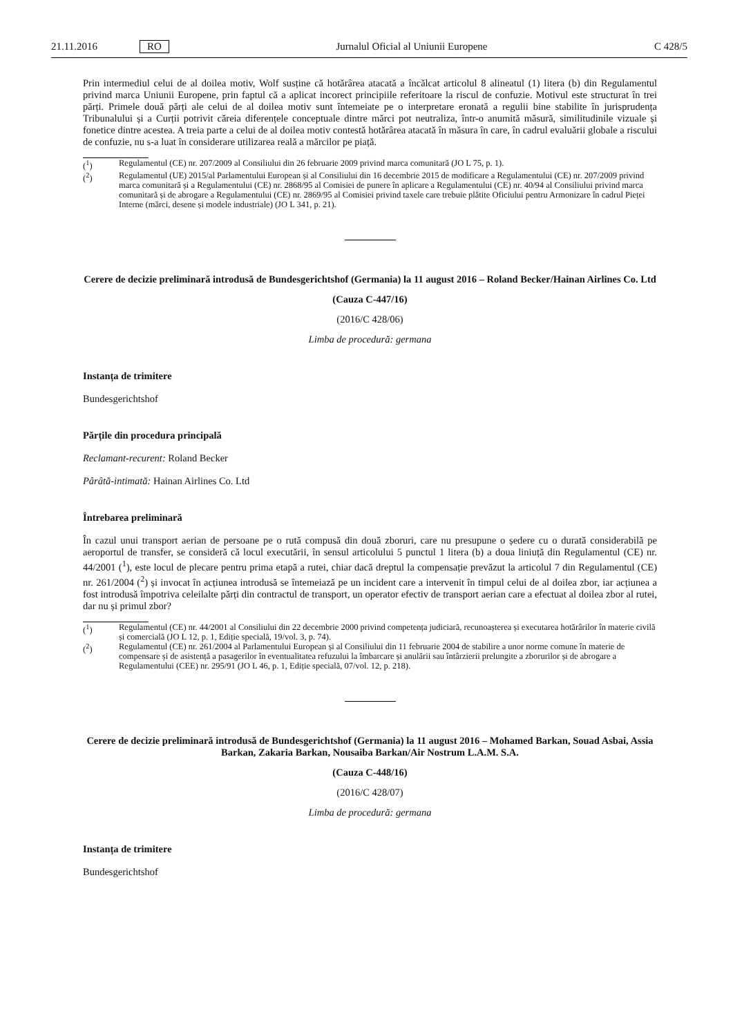21.11.2016 RO Jurnalul Oficial al Uniunii Europene C 428/5
Prin intermediul celui de al doilea motiv, Wolf susține că hotărârea atacată a încălcat articolul 8 alineatul (1) litera (b) din Regulamentul privind marca Uniunii Europene, prin faptul că a aplicat incorect principiile referitoare la riscul de confuzie. Motivul este structurat în trei părți. Primele două părți ale celui de al doilea motiv sunt întemeiate pe o interpretare eronată a regulii bine stabilite în jurisprudența Tribunalului și a Curții potrivit căreia diferențele conceptuale dintre mărci pot neutraliza, într-o anumită măsură, similitudinile vizuale și fonetice dintre acestea. A treia parte a celui de al doilea motiv contestă hotărârea atacată în măsura în care, în cadrul evaluării globale a riscului de confuzie, nu s-a luat în considerare utilizarea reală a mărcilor pe piață.
(<sup>1</sup>) Regulamentul (CE) nr. 207/2009 al Consiliului din 26 februarie 2009 privind marca comunitară (JO L 75, p. 1).
(<sup>2</sup>) Regulamentul (UE) 2015/al Parlamentului European și al Consiliului din 16 decembrie 2015 de modificare a Regulamentului (CE) nr. 207/2009 privind marca comunitară și a Regulamentului (CE) nr. 2868/95 al Comisiei de punere în aplicare a Regulamentului (CE) nr. 40/94 al Consiliului privind marca comunitară și de abrogare a Regulamentului (CE) nr. 2869/95 al Comisiei privind taxele care trebuie plătite Oficiului pentru Armonizare în cadrul Pieței Interne (mărci, desene și modele industriale) (JO L 341, p. 21).
Cerere de decizie preliminară introdusă de Bundesgerichtshof (Germania) la 11 august 2016 – Roland Becker/Hainan Airlines Co. Ltd
(Cauza C-447/16)
(2016/C 428/06)
Limba de procedură: germana
Instanța de trimitere
Bundesgerichtshof
Părțile din procedura principală
Reclamant-recurent: Roland Becker
Pârâtă-intimată: Hainan Airlines Co. Ltd
Întrebarea preliminară
În cazul unui transport aerian de persoane pe o rută compusă din două zboruri, care nu presupune o ședere cu o durată considerabilă pe aeroportul de transfer, se consideră că locul executării, în sensul articolului 5 punctul 1 litera (b) a doua liniuță din Regulamentul (CE) nr. 44/2001 (<sup>1</sup>), este locul de plecare pentru prima etapă a rutei, chiar dacă dreptul la compensație prevăzut la articolul 7 din Regulamentul (CE) nr. 261/2004 (<sup>2</sup>) și invocat în acțiunea introdusă se întemeiază pe un incident care a intervenit în timpul celui de al doilea zbor, iar acțiunea a fost introdusă împotriva celeilalte părți din contractul de transport, un operator efectiv de transport aerian care a efectuat al doilea zbor al rutei, dar nu și primul zbor?
(<sup>1</sup>) Regulamentul (CE) nr. 44/2001 al Consiliului din 22 decembrie 2000 privind competența judiciară, recunoașterea și executarea hotărârilor în materie civilă și comercială (JO L 12, p. 1, Ediție specială, 19/vol. 3, p. 74).
(<sup>2</sup>) Regulamentul (CE) nr. 261/2004 al Parlamentului European și al Consiliului din 11 februarie 2004 de stabilire a unor norme comune în materie de compensare și de asistență a pasagerilor în eventualitatea refuzului la îmbarcare și anulării sau întârzierii prelungite a zborurilor și de abrogare a Regulamentului (CEE) nr. 295/91 (JO L 46, p. 1, Ediție specială, 07/vol. 12, p. 218).
Cerere de decizie preliminară introdusă de Bundesgerichtshof (Germania) la 11 august 2016 – Mohamed Barkan, Souad Asbai, Assia Barkan, Zakaria Barkan, Nousaiba Barkan/Air Nostrum L.A.M. S.A.
(Cauza C-448/16)
(2016/C 428/07)
Limba de procedură: germana
Instanța de trimitere
Bundesgerichtshof